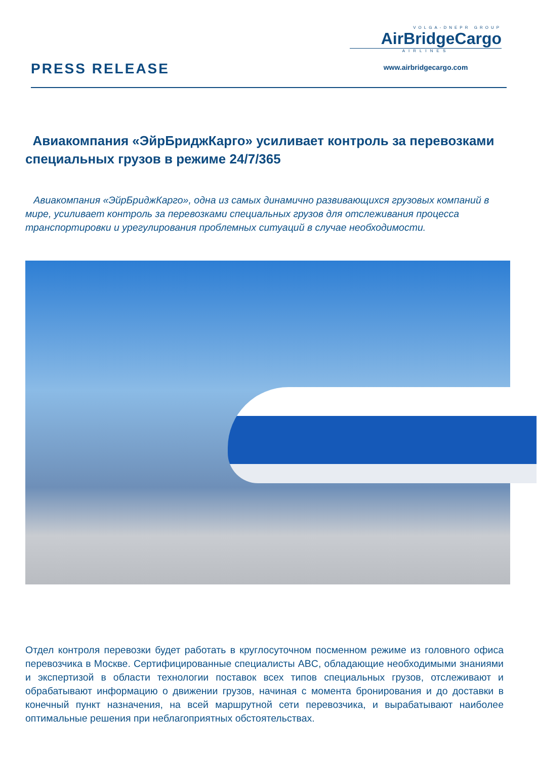PRESS RELEASE
VOLGA-DNEPR GROUP
AirBridgeCargo
AIRLINES
www.airbridgecargo.com
Авиакомпания «ЭйрБриджКарго» усиливает контроль за перевозками специальных грузов в режиме 24/7/365
Авиакомпания «ЭйрБриджКарго», одна из самых динамично развивающихся грузовых компаний в мире, усиливает контроль за перевозками специальных грузов для отслеживания процесса транспортировки и урегулирования проблемных ситуаций в случае необходимости.
Отдел контроля перевозки будет работать в круглосуточном посменном режиме из головного офиса перевозчика в Москве. Сертифицированные специалисты ABC, обладающие необходимыми знаниями и экспертизой в области технологии поставок всех типов специальных грузов, отслеживают и обрабатывают информацию о движении грузов, начиная с момента бронирования и до доставки в конечный пункт назначения, на всей маршрутной сети перевозчика, и вырабатывают наиболее оптимальные решения при неблагоприятных обстоятельствах.